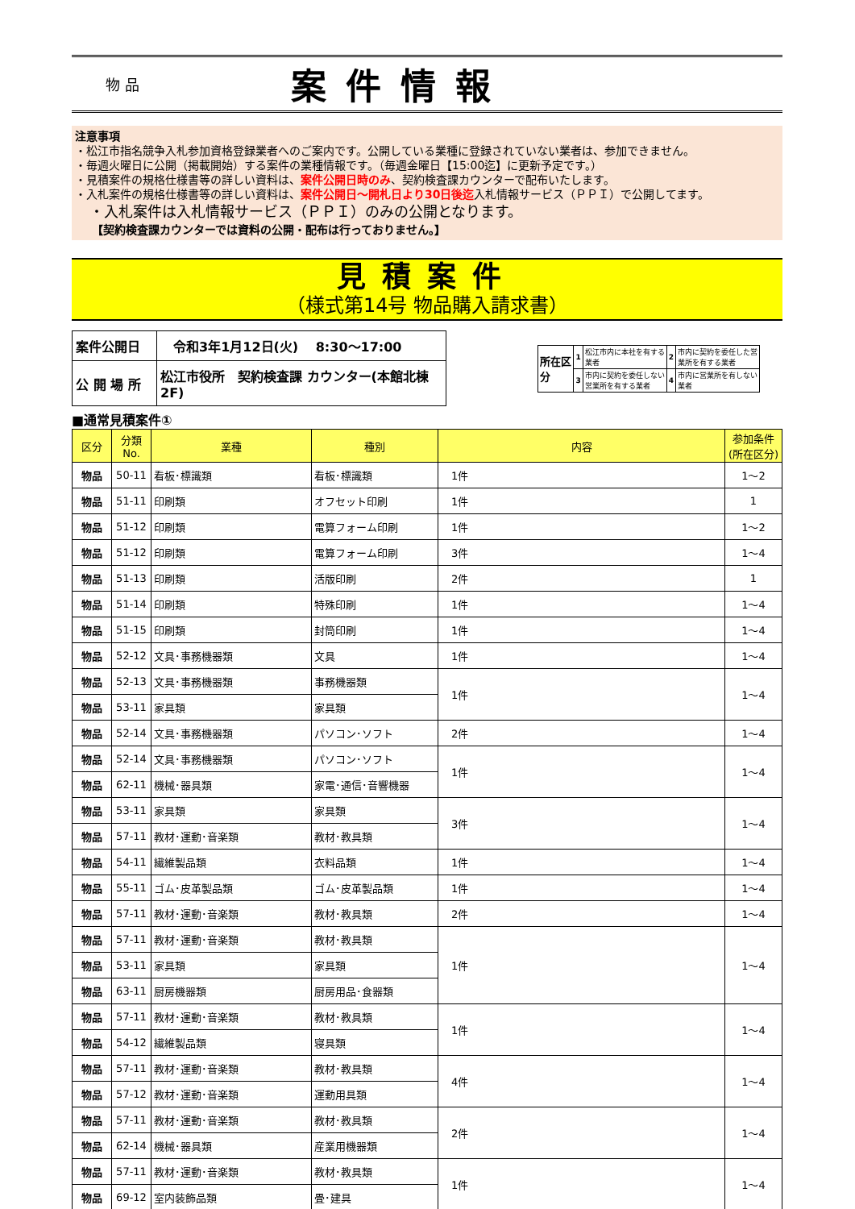物 品
案件情報
注意事項
・松江市指名競争入札参加資格登録業者へのご案内です。公開している業種に登録されていない業者は、参加できません。
・毎週火曜日に公開（掲載開始）する案件の業種情報です。（毎週金曜日【15:00迄】に更新予定です。）
・見積案件の規格仕様書等の詳しい資料は、案件公開日時のみ、契約検査課カウンターで配布いたします。
・入札案件の規格仕様書等の詳しい資料は、案件公開日～開札日より30日後迄入札情報サービス（ＰＰＩ）で公開してます。
　・入札案件は入札情報サービス（ＰＰＩ）のみの公開となります。
　　【契約検査課カウンターでは資料の公開・配布は行っておりません。】
見積案件
（様式第14号 物品購入請求書）
| 案件公開日 | 令和3年1月12日(火) 8:30～17:00 |
| 公 開 場 所 | 松江市役所 契約検査課 カウンター(本館北棟2F) |
| 所在区 分 | 1 | 松江市内に本社を有する 業者 | 2 | 市内に契約を委任した営 業所を有する業者 |
| | 3 | 市内に契約を委任しない 営業所を有する業者 | 4 | 市内に営業所を有しない 業者 |
■通常見積案件①
| 区分 | 分類No. | 業種 | 種別 | 内容 | 参加条件 (所在区分) |
| --- | --- | --- | --- | --- | --- |
| 物品 | 50-11 | 看板･標識類 | 看板･標識類 | 1件 | 1～2 |
| 物品 | 51-11 | 印刷類 | オフセット印刷 | 1件 | 1 |
| 物品 | 51-12 | 印刷類 | 電算フォーム印刷 | 1件 | 1～2 |
| 物品 | 51-12 | 印刷類 | 電算フォーム印刷 | 3件 | 1～4 |
| 物品 | 51-13 | 印刷類 | 活版印刷 | 2件 | 1 |
| 物品 | 51-14 | 印刷類 | 特殊印刷 | 1件 | 1～4 |
| 物品 | 51-15 | 印刷類 | 封筒印刷 | 1件 | 1～4 |
| 物品 | 52-12 | 文具･事務機器類 | 文具 | 1件 | 1～4 |
| 物品 | 52-13 | 文具･事務機器類 | 事務機器類 | 1件 | 1～4 |
| 物品 | 53-11 | 家具類 | 家具類 | | |
| 物品 | 52-14 | 文具･事務機器類 | パソコン･ソフト | 2件 | 1～4 |
| 物品 | 52-14 | 文具･事務機器類 | パソコン･ソフト | 1件 | 1～4 |
| 物品 | 62-11 | 機械･器具類 | 家電･通信･音響機器 | | |
| 物品 | 53-11 | 家具類 | 家具類 | 3件 | 1～4 |
| 物品 | 57-11 | 教材･運動･音楽類 | 教材･教具類 | | |
| 物品 | 54-11 | 繊維製品類 | 衣料品類 | 1件 | 1～4 |
| 物品 | 55-11 | ゴム･皮革製品類 | ゴム･皮革製品類 | 1件 | 1～4 |
| 物品 | 57-11 | 教材･運動･音楽類 | 教材･教具類 | 2件 | 1～4 |
| 物品 | 57-11 | 教材･運動･音楽類 | 教材･教具類 | 1件 | 1～4 |
| 物品 | 53-11 | 家具類 | 家具類 | | |
| 物品 | 63-11 | 厨房機器類 | 厨房用品･食器類 | | |
| 物品 | 57-11 | 教材･運動･音楽類 | 教材･教具類 | 1件 | 1～4 |
| 物品 | 54-12 | 繊維製品類 | 寝具類 | | |
| 物品 | 57-11 | 教材･運動･音楽類 | 教材･教具類 | 4件 | 1～4 |
| 物品 | 57-12 | 教材･運動･音楽類 | 運動用具類 | | |
| 物品 | 57-11 | 教材･運動･音楽類 | 教材･教具類 | 2件 | 1～4 |
| 物品 | 62-14 | 機械･器具類 | 産業用機器類 | | |
| 物品 | 57-11 | 教材･運動･音楽類 | 教材･教具類 | 1件 | 1～4 |
| 物品 | 69-12 | 室内装飾品類 | 畳･建具 | | |